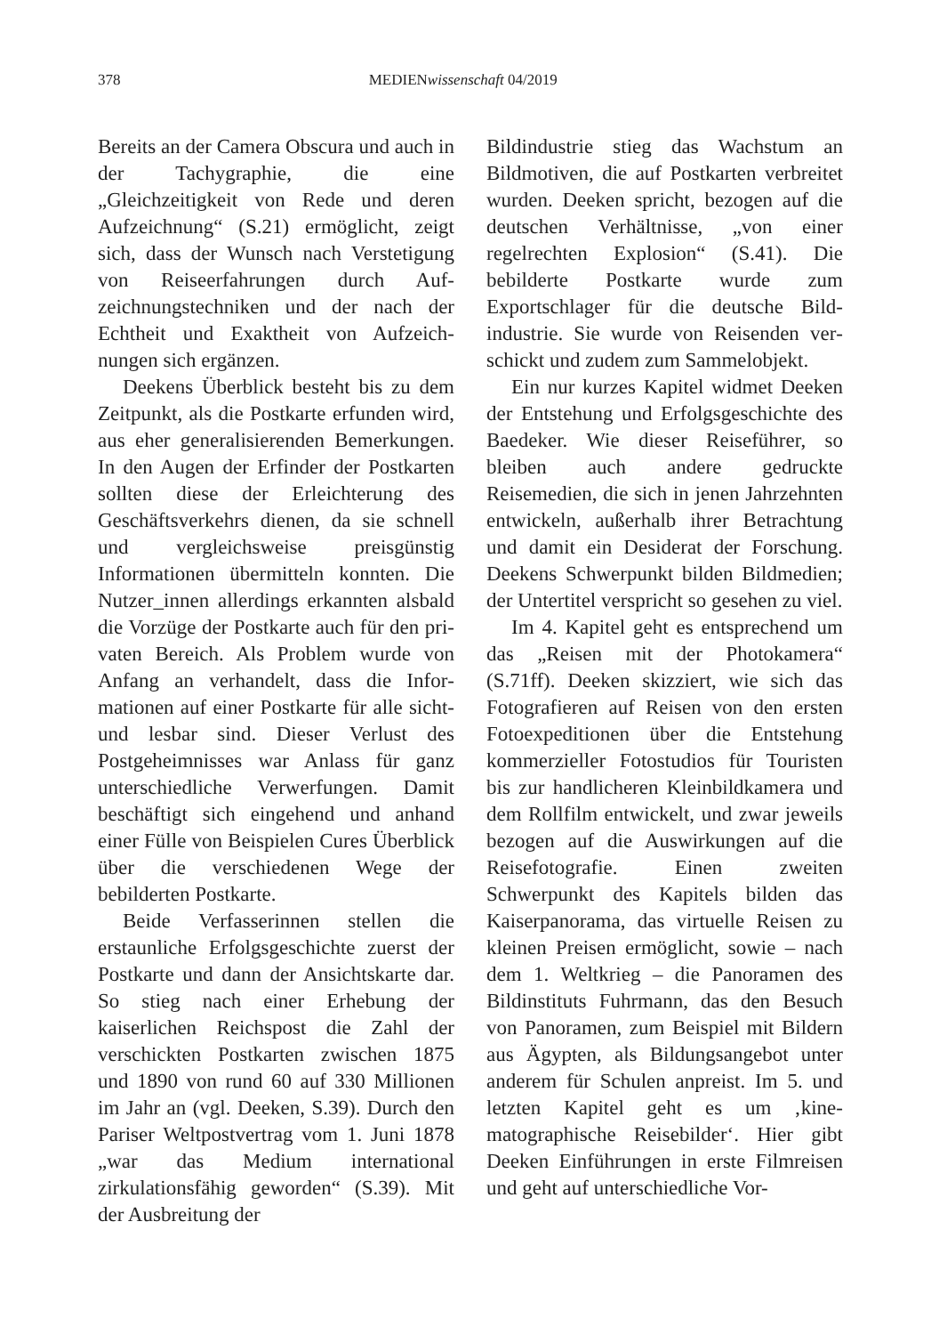378 MEDIENwissenschaft 04/2019
Bereits an der Camera Obscura und auch in der Tachygraphie, die eine „Gleichzeitigkeit von Rede und deren Aufzeichnung“ (S.21) ermöglicht, zeigt sich, dass der Wunsch nach Versteti­gung von Reiseerfahrungen durch Auf­zeichnungstechniken und der nach der Echtheit und Exaktheit von Aufzeich­nungen sich ergänzen.
Deekens Überblick besteht bis zu dem Zeitpunkt, als die Postkarte erfun­den wird, aus eher generalisierenden Bemerkungen. In den Augen der Erfin­der der Postkarten sollten diese der Erleichterung des Geschäftsverkehrs dienen, da sie schnell und vergleichs­weise preisgünstig Informationen über­mitteln konnten. Die Nutzer_innen allerdings erkannten alsbald die Vor­züge der Postkarte auch für den pri­vaten Bereich. Als Problem wurde von Anfang an verhandelt, dass die Infor­mationen auf einer Postkarte für alle sicht- und lesbar sind. Dieser Verlust des Postgeheimnisses war Anlass für ganz unterschiedliche Verwerfungen. Damit beschäftigt sich eingehend und anhand einer Fülle von Beispielen Cures Überblick über die verschiedenen Wege der bebilderten Postkarte.
Beide Verfasserinnen stellen die erstaunliche Erfolgsgeschichte zuerst der Postkarte und dann der Ansichts­karte dar. So stieg nach einer Erhebung der kaiserlichen Reichspost die Zahl der verschickten Postkarten zwischen 1875 und 1890 von rund 60 auf 330 Millionen im Jahr an (vgl. Deeken, S.39). Durch den Pariser Weltpostver­trag vom 1. Juni 1878 „war das Medium international zirkulationsfähig gewor­den“ (S.39). Mit der Ausbreitung der
Bildindustrie stieg das Wachstum an Bildmotiven, die auf Postkarten ver­breitet wurden. Deeken spricht, bezo­gen auf die deutschen Verhältnisse, „von einer regelrechten Explosion“ (S.41). Die bebilderte Postkarte wurde zum Exportschlager für die deutsche Bild­industrie. Sie wurde von Reisenden ver­schickt und zudem zum Sammelobjekt.
Ein nur kurzes Kapitel widmet Deeken der Entstehung und Erfolgs­geschichte des Baedeker. Wie dieser Reiseführer, so bleiben auch andere gedruckte Reisemedien, die sich in jenen Jahrzehnten entwickeln, außer­halb ihrer Betrachtung und damit ein Desiderat der Forschung. Deekens Schwerpunkt bilden Bildmedien; der Untertitel verspricht so gesehen zu viel.
Im 4. Kapitel geht es entsprechend um das „Reisen mit der Photokamera“ (S.71ff). Deeken skizziert, wie sich das Fotografieren auf Reisen von den ersten Fotoexpeditionen über die Ent­stehung kommerzieller Fotostudios für Touristen bis zur handlicheren Klein­bildkamera und dem Rollfilm entwi­ckelt, und zwar jeweils bezogen auf die Auswirkungen auf die Reisefotogra­fie. Einen zweiten Schwerpunkt des Kapitels bilden das Kaiserpanorama, das virtuelle Reisen zu kleinen Preisen ermöglicht, sowie – nach dem 1. Welt­krieg – die Panoramen des Bildinstituts Fuhrmann, das den Besuch von Pano­ramen, zum Beispiel mit Bildern aus Ägypten, als Bildungsangebot unter anderem für Schulen anpreist. Im 5. und letzten Kapitel geht es um ‚kine­matographische Reisebilder‘. Hier gibt Deeken Einführungen in erste Filmrei­sen und geht auf unterschiedliche Vor-